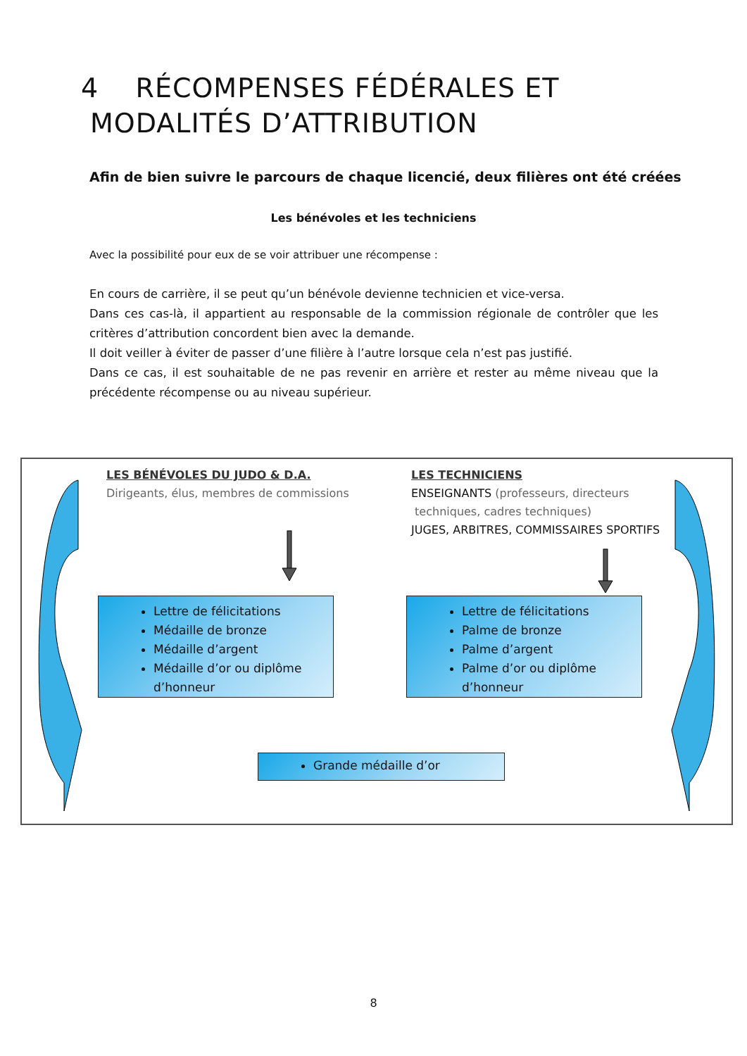4 RÉCOMPENSES FÉDÉRALES ET
MODALITÉS D’ATTRIBUTION
Afin de bien suivre le parcours de chaque licencié, deux filières ont été créées
Les bénévoles et les techniciens
Avec la possibilité pour eux de se voir attribuer une récompense :
En cours de carrière, il se peut qu’un bénévole devienne technicien et vice-versa.
Dans ces cas-là, il appartient au responsable de la commission régionale de contrôler que les critères d’attribution concordent bien avec la demande.
Il doit veiller à éviter de passer d’une filière à l’autre lorsque cela n’est pas justifié.
Dans ce cas, il est souhaitable de ne pas revenir en arrière et rester au même niveau que la précédente récompense ou au niveau supérieur.
LES BÉNÉVOLES DU JUDO & D.A.
Dirigeants, élus, membres de commissions
LES TECHNICIENS
ENSEIGNANTS (professeurs, directeurs
techniques, cadres techniques)
JUGES, ARBITRES, COMMISSAIRES SPORTIFS
Lettre de félicitations
Médaille de bronze
Médaille d’argent
Médaille d’or ou diplôme d’honneur
Lettre de félicitations
Palme de bronze
Palme d’argent
Palme d’or ou diplôme d’honneur
Grande médaille d’or
8